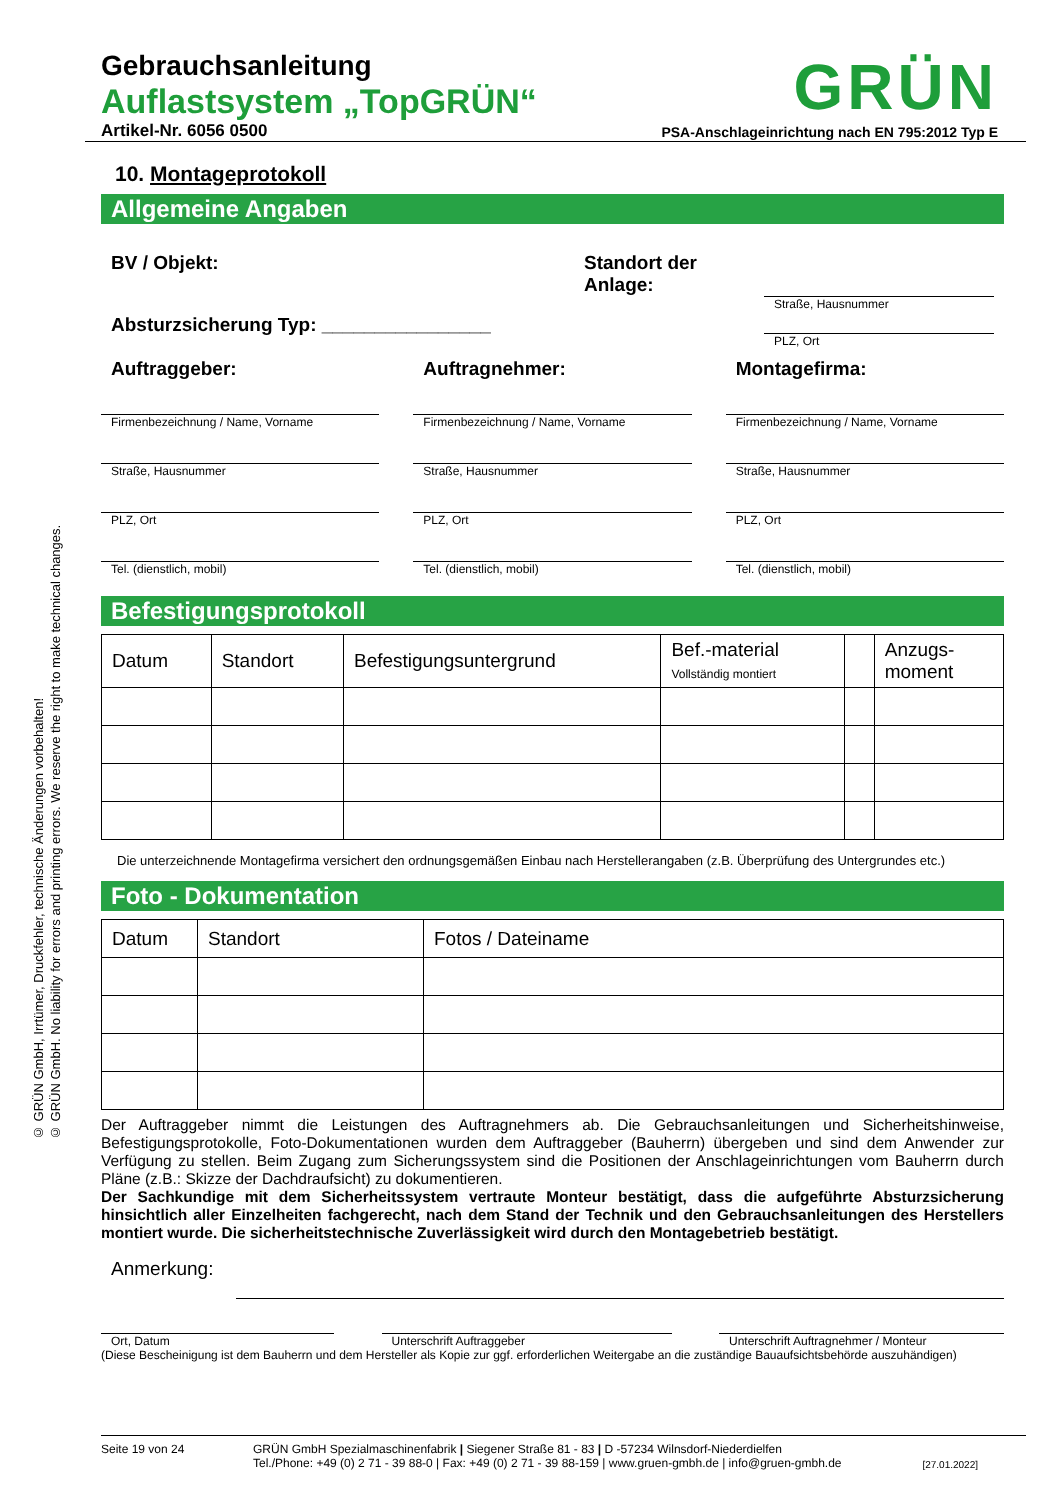© GRÜN GmbH, Irrtümer, Druckfehler, technische Änderungen vorbehalten!
© GRÜN GmbH. No liability for errors and printing errors. We reserve the right to make technical changes.
Gebrauchsanleitung
Auflastsystem „TopGRÜN“
Artikel-Nr. 6056 0500
GRÜN
PSA-Anschlageinrichtung nach EN 795:2012 Typ E
10. Montageprotokoll
Allgemeine Angaben
BV / Objekt:
Absturzsicherung Typ: ________________
Standort der
Anlage:
Straße, Hausnummer
PLZ, Ort
Auftraggeber:
Firmenbezeichnung / Name, Vorname
Straße, Hausnummer
PLZ, Ort
Tel. (dienstlich, mobil)
Auftragnehmer:
Firmenbezeichnung / Name, Vorname
Straße, Hausnummer
PLZ, Ort
Tel. (dienstlich, mobil)
Montagefirma:
Firmenbezeichnung / Name, Vorname
Straße, Hausnummer
PLZ, Ort
Tel. (dienstlich, mobil)
Befestigungsprotokoll
| Datum | Standort | Befestigungsuntergrund | Bef.-material Vollständig montiert | | Anzugs- moment |
| --- | --- | --- | --- | --- | --- |
Die unterzeichnende Montagefirma versichert den ordnungsgemäßen Einbau nach Herstellerangaben (z.B. Überprüfung des Untergrundes etc.)
Foto - Dokumentation
| Datum | Standort | Fotos / Dateiname |
| --- | --- | --- |
Der Auftraggeber nimmt die Leistungen des Auftragnehmers ab. Die Gebrauchsanleitungen und Sicherheitshinweise, Befestigungsprotokolle, Foto-Dokumentationen wurden dem Auftraggeber (Bauherrn) übergeben und sind dem Anwender zur Verfügung zu stellen. Beim Zugang zum Sicherungssystem sind die Positionen der Anschlageinrichtungen vom Bauherrn durch Pläne (z.B.: Skizze der Dachdraufsicht) zu dokumentieren.
Der Sachkundige mit dem Sicherheitssystem vertraute Monteur bestätigt, dass die aufgeführte Absturzsicherung hinsichtlich aller Einzelheiten fachgerecht, nach dem Stand der Technik und den Gebrauchsanleitungen des Herstellers montiert wurde. Die sicherheitstechnische Zuverlässigkeit wird durch den Montagebetrieb bestätigt.
Anmerkung:
Ort, Datum Unterschrift Auftraggeber Unterschrift Auftragnehmer / Monteur
(Diese Bescheinigung ist dem Bauherrn und dem Hersteller als Kopie zur ggf. erforderlichen Weitergabe an die zuständige Bauaufsichtsbehörde auszuhändigen)
Seite 19 von 24 GRÜN GmbH Spezialmaschinenfabrik | Siegener Straße 81 - 83 | D -57234 Wilnsdorf-Niederdielfen
Tel./Phone: +49 (0) 2 71 - 39 88-0 | Fax: +49 (0) 2 71 - 39 88-159 | www.gruen-gmbh.de | info@gruen-gmbh.de
[27.01.2022]